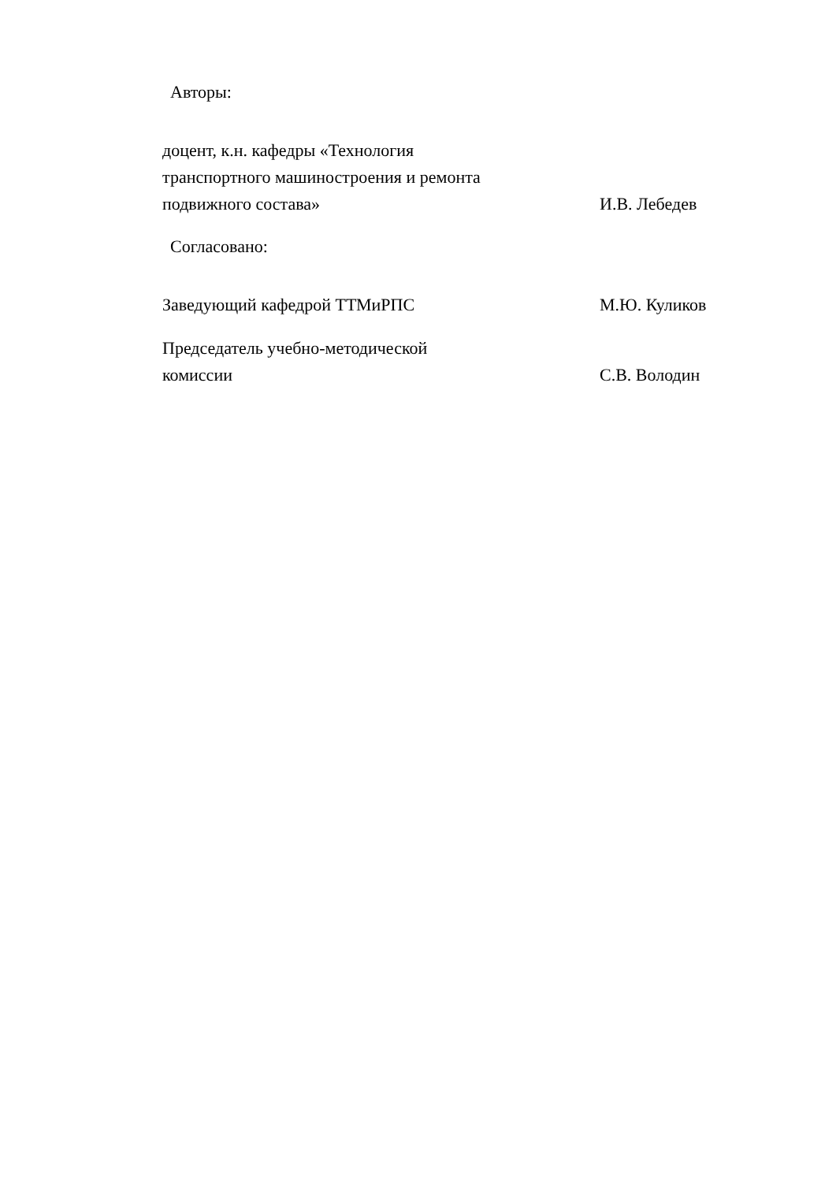Авторы:
доцент, к.н. кафедры «Технология транспортного машиностроения и ремонта подвижного состава»
И.В. Лебедев
Согласовано:
Заведующий кафедрой ТТМиРПС
М.Ю. Куликов
Председатель учебно-методической комиссии
С.В. Володин